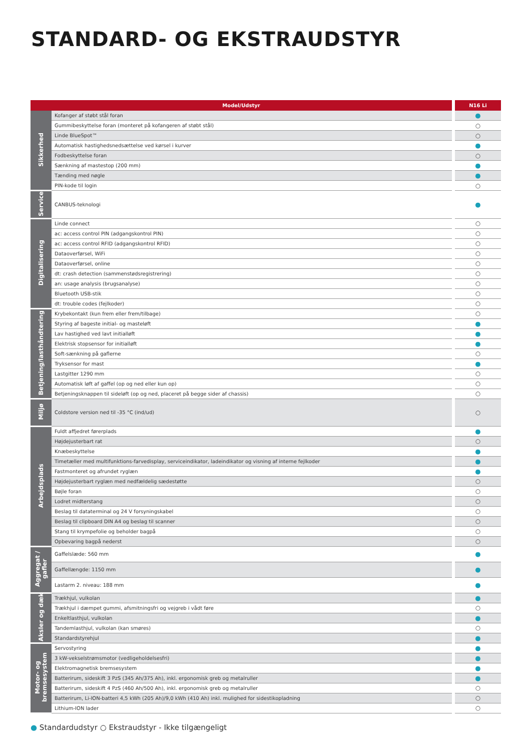STANDARD- OG EKSTRAUDSTYR
| Model/Udstyr | | N16 Li |
| --- | --- | --- |
| Sikkerhed | Kofanger af støbt stål foran | ● |
| | Gummibeskyttelse foran (monteret på kofangeren af støbt stål) | ○ |
| | Linde BlueSpot™ | ○ |
| | Automatisk hastighedsnedsættelse ved kørsel i kurver | ● |
| | Fodbeskyttelse foran | ○ |
| | Sænkning af mastestop (200 mm) | ● |
| | Tænding med nøgle | ● |
| | PIN-kode til login | ○ |
| Service | CANBUS-teknologi | ● |
| Digitalisering | Linde connect | ○ |
| | ac: access control PIN (adgangskontrol PIN) | ○ |
| | ac: access control RFID (adgangskontrol RFID) | ○ |
| | Dataoverførsel, WiFi | ○ |
| | Dataoverførsel, online | ○ |
| | dt: crash detection (sammenstødsregistrering) | ○ |
| | an: usage analysis (brugsanalyse) | ○ |
| | Bluetooth USB-stik | ○ |
| | dt: trouble codes (fejlkoder) | ○ |
| Betjening/lasthåndtering | Krybekontakt (kun frem eller frem/tilbage) | ○ |
| | Styring af bageste initial- og masteløft | ● |
| | Lav hastighed ved lavt initialløft | ● |
| | Elektrisk stopsensor for initialløft | ● |
| | Soft-sænkning på gaflerne | ○ |
| | Tryksensor for mast | ● |
| | Lastgitter 1290 mm | ○ |
| | Automatisk løft af gaffel (op og ned eller kun op) | ○ |
| | Betjeningsknappen til sideløft (op og ned, placeret på begge sider af chassis) | ○ |
| Miljø | Coldstore version ned til -35 °C (ind/ud) | ○ |
| Arbejdsplads | Fuldt affjedret førerplads | ● |
| | Højdejusterbart rat | ○ |
| | Knæbeskyttelse | ● |
| | Timetæller med multifunktions-farvedisplay, serviceindikator, ladeindikator og visning af interne fejlkoder | ● |
| | Fastmonteret og afrundet ryglæn | ● |
| | Højdejusterbart ryglæn med nedfældelig sædestøtte | ○ |
| | Bøjle foran | ○ |
| | Lodret midterstang | ○ |
| | Beslag til dataterminal og 24 V forsyningskabel | ○ |
| | Beslag til clipboard DIN A4 og beslag til scanner | ○ |
| | Stang til krympefolie og beholder bagpå | ○ |
| | Opbevaring bagpå nederst | ○ |
| Aggregat / gafler | Gaffelslæde: 560 mm | ● |
| | Gaffellængde: 1150 mm | ● |
| | Lastarm 2. niveau: 188 mm | ● |
| Aksler og dæk | Trækhjul, vulkolan | ● |
| | Trækhjul i dæmpet gummi, afsmitningsfri og vejgreb i vådt føre | ○ |
| | Enkeltlasthjul, vulkolan | ● |
| | Tandemlasthjul, vulkolan (kan smøres) | ○ |
| | Standardstyrehjul | ● |
| Motor- og bremsesystem | Servostyring | ● |
| | 3 kW-vekselstrømsmotor (vedligeholdelsesfri) | ● |
| | Elektromagnetisk bremsesystem | ● |
| | Batterirum, sideskift 3 PzS (345 Ah/375 Ah), inkl. ergonomisk greb og metalruller | ● |
| | Batterirum, sideskift 4 PzS (460 Ah/500 Ah), inkl. ergonomisk greb og metalruller | ○ |
| | Batterirum, Li-ION-batteri 4,5 kWh (205 Ah)/9,0 kWh (410 Ah) inkl. mulighed for sidestikopladning | ○ |
| | Lithium-ION lader | ○ |
● Standardudstyr ○ Ekstraudstyr - Ikke tilgængeligt